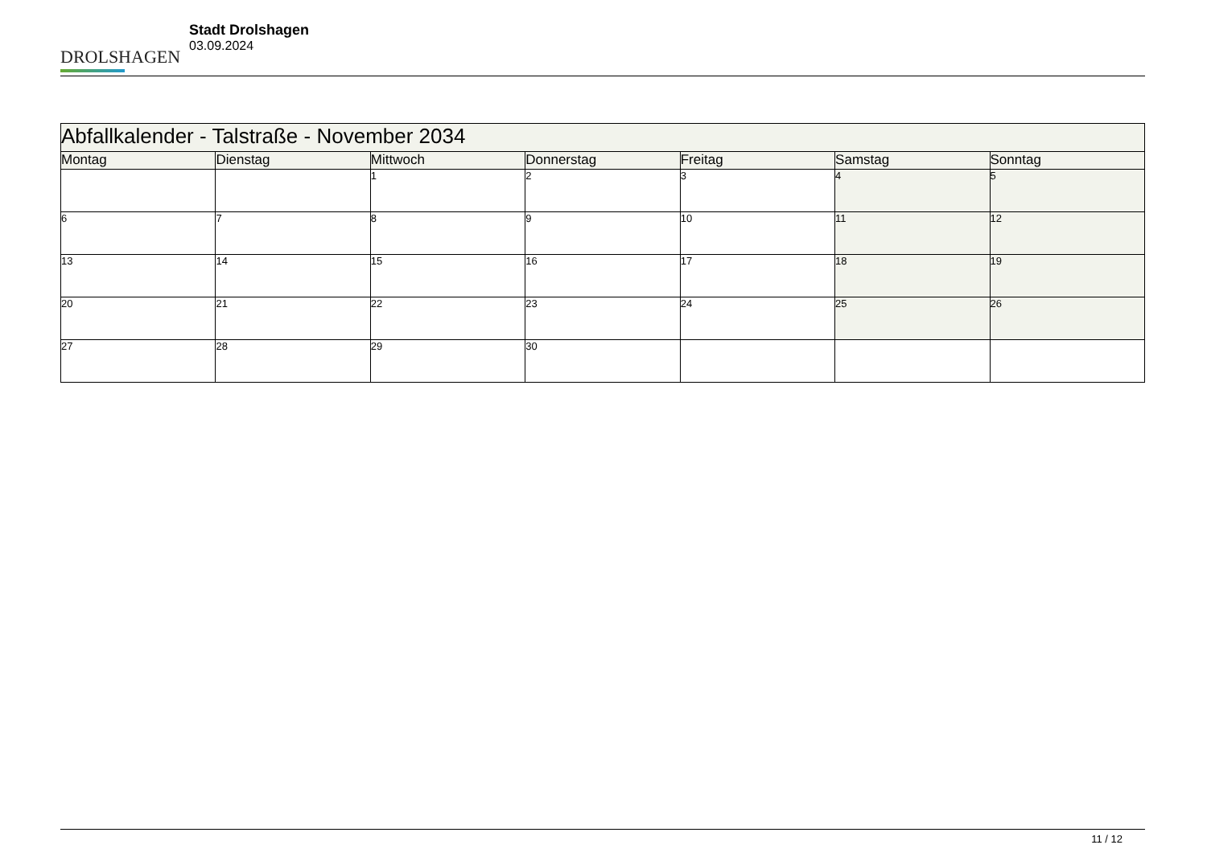DROLSHAGEN
Stadt Drolshagen
03.09.2024
| Abfallkalender - Talstraße - November 2034 | | | | | | |
| --- | --- | --- | --- | --- | --- | --- |
| Montag | Dienstag | Mittwoch | Donnerstag | Freitag | Samstag | Sonntag |
| | | 1 | 2 | 3 | 4 | 5 |
| 6 | 7 | 8 | 9 | 10 | 11 | 12 |
| 13 | 14 | 15 | 16 | 17 | 18 | 19 |
| 20 | 21 | 22 | 23 | 24 | 25 | 26 |
| 27 | 28 | 29 | 30 | | | |
11 / 12